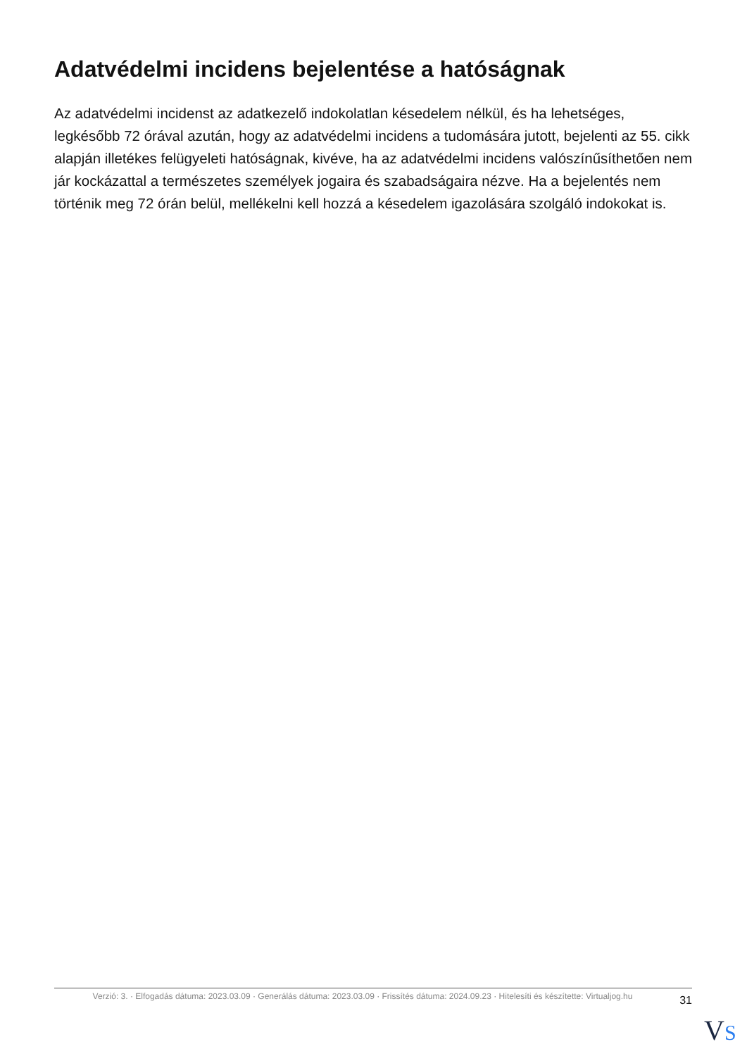Adatvédelmi incidens bejelentése a hatóságnak
Az adatvédelmi incidenst az adatkezelő indokolatlan késedelem nélkül, és ha lehetséges, legkésőbb 72 órával azután, hogy az adatvédelmi incidens a tudomására jutott, bejelenti az 55. cikk alapján illetékes felügyeleti hatóságnak, kivéve, ha az adatvédelmi incidens valószínűsíthetően nem jár kockázattal a természetes személyek jogaira és szabadságaira nézve. Ha a bejelentés nem történik meg 72 órán belül, mellékelni kell hozzá a késedelem igazolására szolgáló indokokat is.
Verzió: 3. · Elfogadás dátuma: 2023.03.09 · Generálás dátuma: 2023.03.09 · Frissítés dátuma: 2024.09.23 · Hitelesíti és készítette: Virtualjog.hu
31
VS